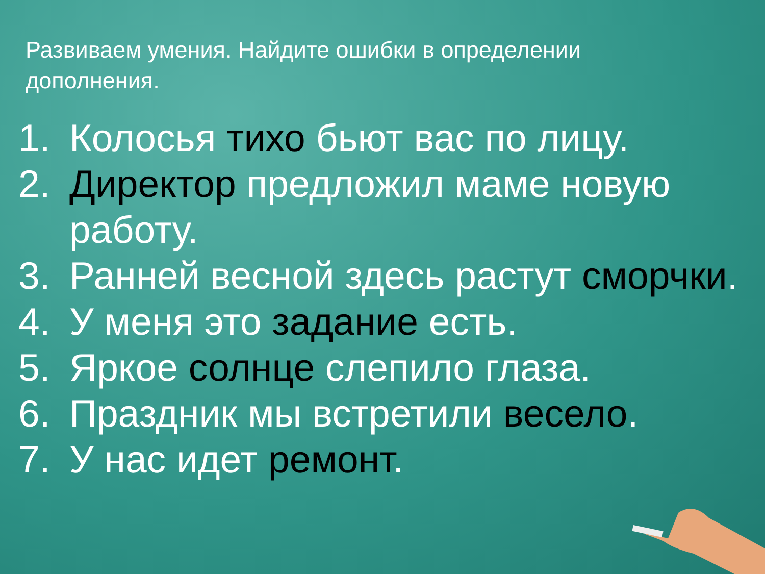Развиваем умения. Найдите ошибки в определении дополнения.
1. Колосья тихо бьют вас по лицу.
2. Директор предложил маме новую работу.
3. Ранней весной здесь растут сморчки.
4. У меня это задание есть.
5. Яркое солнце слепило глаза.
6. Праздник мы встретили весело.
7. У нас идет ремонт.